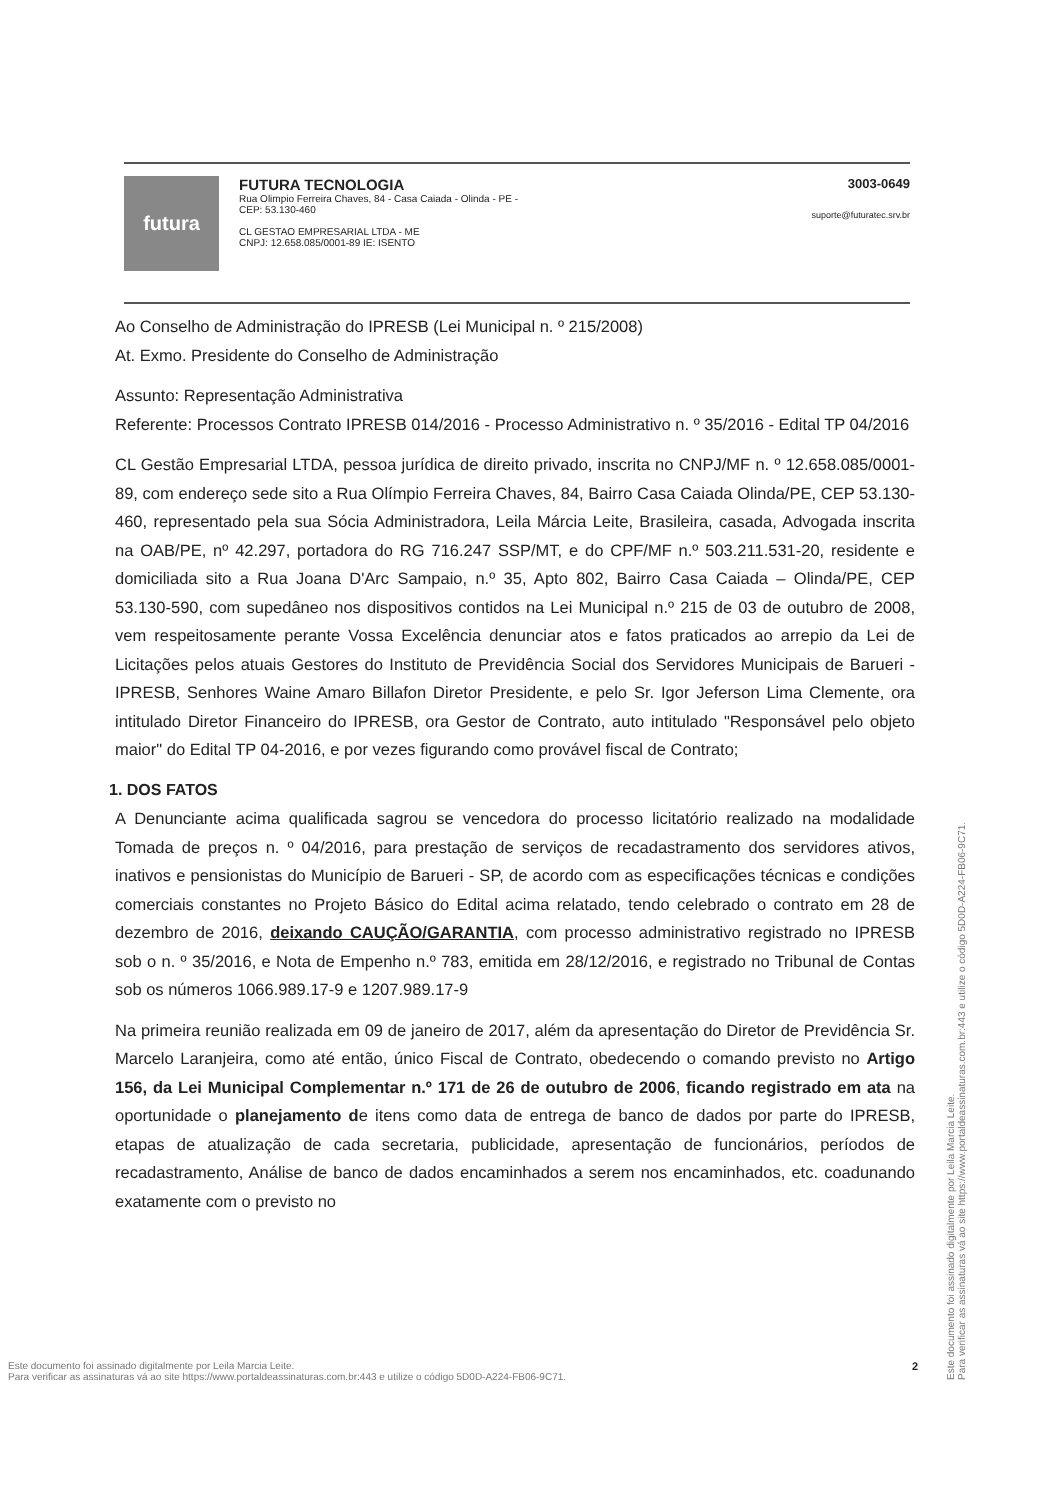futura
FUTURA TECNOLOGIA
Rua Olimpio Ferreira Chaves, 84 - Casa Caiada - Olinda - PE -
CEP: 53.130-460
CL GESTAO EMPRESARIAL LTDA - ME
CNPJ: 12.658.085/0001-89 IE: ISENTO
3003-0649
suporte@futuratec.srv.br
Ao Conselho de Administração do IPRESB (Lei Municipal n. º 215/2008)
At. Exmo. Presidente do Conselho de Administração
Assunto: Representação Administrativa
Referente: Processos Contrato IPRESB 014/2016 - Processo Administrativo n. º 35/2016 - Edital TP 04/2016
CL Gestão Empresarial LTDA, pessoa jurídica de direito privado, inscrita no CNPJ/MF n. º 12.658.085/0001-89, com endereço sede sito a Rua Olímpio Ferreira Chaves, 84, Bairro Casa Caiada Olinda/PE, CEP 53.130-460, representado pela sua Sócia Administradora, Leila Márcia Leite, Brasileira, casada, Advogada inscrita na OAB/PE, nº 42.297, portadora do RG 716.247 SSP/MT, e do CPF/MF n.º 503.211.531-20, residente e domiciliada sito a Rua Joana D'Arc Sampaio, n.º 35, Apto 802, Bairro Casa Caiada – Olinda/PE, CEP 53.130-590, com supedâneo nos dispositivos contidos na Lei Municipal n.º 215 de 03 de outubro de 2008, vem respeitosamente perante Vossa Excelência denunciar atos e fatos praticados ao arrepio da Lei de Licitações pelos atuais Gestores do Instituto de Previdência Social dos Servidores Municipais de Barueri - IPRESB, Senhores Waine Amaro Billafon Diretor Presidente, e pelo Sr. Igor Jeferson Lima Clemente, ora intitulado Diretor Financeiro do IPRESB, ora Gestor de Contrato, auto intitulado "Responsável pelo objeto maior" do Edital TP 04-2016, e por vezes figurando como provável fiscal de Contrato;
1. DOS FATOS
A Denunciante acima qualificada sagrou se vencedora do processo licitatório realizado na modalidade Tomada de preços n. º 04/2016, para prestação de serviços de recadastramento dos servidores ativos, inativos e pensionistas do Município de Barueri - SP, de acordo com as especificações técnicas e condições comerciais constantes no Projeto Básico do Edital acima relatado, tendo celebrado o contrato em 28 de dezembro de 2016, deixando CAUÇÃO/GARANTIA, com processo administrativo registrado no IPRESB sob o n. º 35/2016, e Nota de Empenho n.º 783, emitida em 28/12/2016, e registrado no Tribunal de Contas sob os números 1066.989.17-9 e 1207.989.17-9
Na primeira reunião realizada em 09 de janeiro de 2017, além da apresentação do Diretor de Previdência Sr. Marcelo Laranjeira, como até então, único Fiscal de Contrato, obedecendo o comando previsto no Artigo 156, da Lei Municipal Complementar n.º 171 de 26 de outubro de 2006, ficando registrado em ata na oportunidade o planejamento de itens como data de entrega de banco de dados por parte do IPRESB, etapas de atualização de cada secretaria, publicidade, apresentação de funcionários, períodos de recadastramento, Análise de banco de dados encaminhados a serem nos encaminhados, etc. coadunando exatamente com o previsto no
Este documento foi assinado digitalmente por Leila Marcia Leite.
Para verificar as assinaturas vá ao site https://www.portaldeassinaturas.com.br:443 e utilize o código 5D0D-A224-FB06-9C71.
Este documento foi assinado digitalmente por Leila Marcia Leite.
Para verificar as assinaturas vá ao site https://www.portaldeassinaturas.com.br:443 e utilize o código 5D0D-A224-FB06-9C71.
2